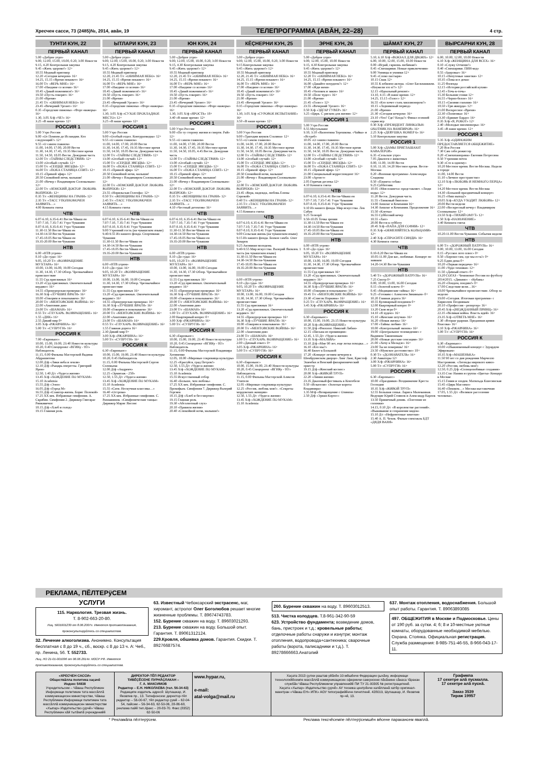Хресчен сасси, 73 (2485)№, 2014, авăн, 19 ТЕЛЕПРОГРАММА (АВĂН, 22–28) 4 стр.
ТУНТИ КУН, 22
ПЕРВЫЙ КАНАЛ
5.00 «Доброе утро»
9.00, 12.00, 15.00, 18.00, 0.20, 3.00 Новости
9.15, 4.20 Контрольная закупка
9.45 «Жить здорово!» 12+
10.55 Модный приговор
12.20 «Сегодня вечером» 16+
14.25, 15.15 «Время покажет» 16+
16.00 Т/с «ВЕРЬ МНЕ» 16+
17.00 «Наедине со всеми» 16+
18.45 «Давай поженимся!» 16+
19.50 «Пусть говорят» 16+
21.00 «Время»
21.45 Т/с «ОБНИМАЯ НЕБО» 16+
23.45 «Вечерний Ургант» 16+
0.35 «Городские пижоны» «Форс-мажоры» 16+
1.30, 3.05 Х/ф «ЧЕ!» 16+
3.25 «В наше время» 12+
РОССИЯ 1
5.00 Утро России
9.00 «От Помпеи до Исландии. Кто следующий?» 12+
9.55 «О самом главном»
11.00, 14.00, 17.00, 20.00 Вести
11.30, 14.30, 17.45, 19.35 Местное время
11.50, 14.50, 18.05 Вести. Дежурная часть
12.00 Т/с «ТАЙНЫ СЛЕДСТВИЯ» 12+
13.00 «Особый случай» 12+
15.00 Т/с «СЕРДЦЕ ЗВЕЗДЫ» 12+
16.00 Т/с «ПОКА СТАНИЦА СПИТ» 12+
18.15 «Прямой эфир» 12+
20.50 Спокойной ночи, малыши!
21.00 «Вечер с Владимиром Соловьевым» 12+
22.00 Т/с «ЗЕМСКИЙ ДОКТОР. ЛЮБОВЬ ВОПРЕКИ» 12+
0.35 Т/с «ЖЕНЩИНЫ НА ГРАНИ» 12+
2.35 Т/с «ТАСС УПОЛНОМОЧЕН ЗАЯВИТЬ…»
4.00 Комната смеха
ЧТВ
6.07-6.10, 6.35-6.41 Вести-Чăваш ен
7.07-7.10, 7.35-7.41 Утро Чувашии
8.07-8.10, 8.35-8.41 Утро Чувашии
11.30-11.50 Вести-Чăваш ен
14.30-14.50 Вести-Чувашия
17.45-18.05 Вести-Чăваш ен
19.35-20.00 Вести-Чувашия
НТВ
6.00 «НТВ утром»
8.10 «До суда» 16+
9.05, 10.20 Т/с «ВОЗВРАЩЕНИЕ МУХТАРА» 16+
10.00, 13.00, 16.00, 19.00 Сегодня
11.30, 14.30, 17.30 Обзор. Чрезвычайное происшествие
11.55 Суд присяжных 16+
13.20 «Суд присяжных. Окончательный вердикт» 16+
14.55 «Прокурорская проверка» 16+
16.30 Х/ф «ЛУЧШИЕ ВРАГИ» 16+
18.00 «Говорим и показываем» 16+
20.00 Т/с «МЕНТОВСКИЕ ВОЙНЫ» 16+
22.00 «Анатомия дня»
23.00 Т/с «ШАМАН» 16+
0.55 Т/с «ГЛУХАРЬ. ВОЗВРАЩЕНИЕ» 16+
1.55 «ДНК» 16+
2.55 Дикий мир 0+
3.05 Х/ф «РЖАВЧИНА» 16+
5.00 Т/с «СУПРУГИ» 16+
РОССИЯ К
7.00 «Евроньюс»
10.00, 15.00, 19.00, 23.40 Новости культуры
10.20, 0.40 Спецпроект «ВГИКу - 95!» Наблюдатель
11.15, 0.00 Фильмы Мастерской Вадима Абдрашитова
12.00 Д/ф «Лики неба и земли»
12.10 Д/ф «Рыцарь оперетты. Григорий Ярон»
12.50, 1.40 Д/с «Чудеса жизни»
13.45 Х/ф «ХОЖДЕНИЕ ПО МУКАМ»
15.10 Academia
15.55 Д/ф «Эзоп»
16.05 Д/ф «Город М»
16.55 Д/ф «Соавтор-жизнь. Борис Полевой»
17.25 XX век. Избранные симфонии. А. Скрябин. Симфония 2. Дирижер Гинтарас Ринкявичюс
18.15 Д/ф «Хлеб и голод»
19.15 Главная роль
ЫТЛАРИ КУН, 23
ПЕРВЫЙ КАНАЛ
5.00 «Доброе утро»
9.00, 12.00, 15.00, 18.00, 0.20, 3.00 Новости
9.15, 4.20 Контрольная закупка
9.45 «Жить здорово!» 12+
10.55 Модный приговор
12.20, 21.45 Т/с «ОБНИМАЯ НЕБО» 16+
14.25, 15.15 «Время покажет» 16+
16.00 Т/с «ВЕРЬ МНЕ» 16+
17.00 «Наедине со всеми» 16+
18.45 «Давай поженимся!» 16+
19.50 «Пусть говорят» 16+
21.00 «Время»
23.45 «Вечерний Ургант» 16+
0.35 «Городские пижоны» «Форс-мажоры» 16+
1.30, 3.05 Х/ф «СУХОЕ ПРОХЛАДНОЕ МЕСТО» 12+
3.25 «В наше время» 12+
РОССИЯ 1
5.00 Утро России
9.00 «Особый отдел. Контрразведка» 12+
9.55 «О самом главном»
11.00, 14.00, 17.00, 20.00 Вести
11.30, 14.30, 17.45, 19.35 Местное время
11.50, 14.50, 18.05 Вести. Дежурная часть
12.00 Т/с «ТАЙНЫ СЛЕДСТВИЯ» 12+
13.00 «Особый случай» 12+
15.00 Т/с «СЕРДЦЕ ЗВЕЗДЫ» 12+
16.00 Т/с «ПОКА СТАНИЦА СПИТ» 12+
18.15 «Прямой эфир» 12+
20.50 Спокойной ночи, малыши!
21.00 «Вечер с Владимиром Соловьевым» 12+
22.00 Т/с «ЗЕМСКИЙ ДОКТОР. ЛЮБОВЬ ВОПРЕКИ» 12+
23.55 «Норильская Голгофа» 12+
0.50 Т/с «ЖЕНЩИНЫ НА ГРАНИ» 12+
2.45 Т/с «ТАСС УПОЛНОМОЧЕН ЗАЯВИТЬ…»
4.15 Комната смеха
ЧТВ
6.07-6.10, 6.35-6.41 Вести-Чăваш ен
7.07-7.10, 7.35-7.41 Утро Чувашии
8.07-8.10, 8.35-8.41 Утро Чувашии
9.00 Утренний гость (на чувашском языке)
9.40-9.55 Из нашего фонда. Спортивная Чувашия
11.30-11.50 Вести-Чăваш ен
14.30-14.50 Вести-Чувашия
17.45-18.05 Вести-Чăваш ен
19.35-20.00 Вести-Чувашия
НТВ
6.00 «НТВ утром»
8.10 «До суда» 16+
9.05, 10.20 Т/с «ВОЗВРАЩЕНИЕ МУХТАРА» 16+
10.00, 13.00, 16.00, 19.00 Сегодня
11.30, 14.30, 17.30 Обзор. Чрезвычайное происшествие
11.55 Суд присяжных 16+
13.20 «Суд присяжных. Окончательный вердикт» 16+
14.55 «Прокурорская проверка» 16+
16.30 Х/ф «ЛУЧШИЕ ВРАГИ» 16+
18.00 «Говорим и показываем» 16+
20.00 Т/с «МЕНТОВСКИЕ ВОЙНЫ» 16+
22.00 «Анатомия дня»
23.00 Т/с «ШАМАН» 16+
0.55 Т/с «ГЛУХАРЬ. ВОЗВРАЩЕНИЕ» 16+
1.55 Главная дорога 16+
2.30 Дикий мир 0+
3.00 Х/ф «РЖАВЧИНА» 16+
5.00 Т/с «СУПРУГИ» 16+
РОССИЯ К
6.30 «Евроньюс»
10.00, 15.00, 19.00, 23.40 Новости культуры
10.20, 0.45 Наблюдатель
11.15, 0.00 Фильмы Мастерской Сергея Соловьева
12.00 Д/ф «Андреич»
12.25 «Эрмитаж - 250»
12.50, 1.55 Д/с «Чудеса жизни»
13.45 Х/ф «ХОЖДЕНИЕ ПО МУКАМ»
15.10 Academia
15.55 «Сати. Нескучная классика…»
16.40 «Острова»
17.25 XX век. Избранные симфонии. С. Рахманинов. «Симфонические танцы» Дирижер Марис Янсонс
ЮН КУН, 24
ПЕРВЫЙ КАНАЛ
5.00 «Доброе утро»
9.00, 12.00, 15.00, 18.00, 0.20, 3.00 Новости
9.15, 4.30 Контрольная закупка
9.45 «Жить здорово!» 12+
10.55 Модный приговор
12.20, 21.45 Т/с «ОБНИМАЯ НЕБО» 16+
14.25, 15.15 «Время покажет» 16+
16.00 Т/с «ВЕРЬ МНЕ» 16+
17.00 «Наедине со всеми» 16+
18.45 «Давай поженимся!» 16+
19.50 «Пусть говорят» 16+
21.00 «Время»
23.45 «Вечерний Ургант» 16+
0.35 «Городские пижоны» «Форс-мажоры» 16+
1.30, 3.05 Х/ф «ЯРОСТЬ» 18+
3.40 «В наше время» 12+
РОССИЯ 1
5.00 Утро России
9.00 «По ту сторону жизни и смерти. Рай» 12+
9.55 «О самом главном»
11.00, 14.00, 17.00, 20.00 Вести
11.30, 14.30, 17.45, 19.35 Местное время
11.50, 14.50, 18.05, 4.45 Вести. Дежурная часть
12.00 Т/с «ТАЙНЫ СЛЕДСТВИЯ» 12+
13.00 «Особый случай» 12+
15.00 Т/с «СЕРДЦЕ ЗВЕЗДЫ» 12+
16.00 Т/с «ПОКА СТАНИЦА СПИТ» 12+
18.15 «Прямой эфир» 12+
20.50 Спокойной ночи, малыши!
21.00 «Вечер с Владимиром Соловьевым» 12+
22.00 Т/с «ЗЕМСКИЙ ДОКТОР. ЛЮБОВЬ ВОПРЕКИ» 12+
0.35 Т/с «ЖЕНЩИНЫ НА ГРАНИ» 12+
2.35 Т/с «ТАСС УПОЛНОМОЧЕН ЗАЯВИТЬ…»
4.10 «Честный детектив» 16+
ЧТВ
6.07-6.10, 6.35-6.41 Вести-Чăваш ен
7.07-7.10, 7.35-7.41 Утро Чувашии
8.07-8.10, 8.35-8.41 Утро Чувашии
11.30-11.50 Вести-Чăваш ен
14.30-14.50 Вести-Чувашия
17.45-18.05 Вести-Чăваш ен
19.35-20.00 Вести-Чувашия
НТВ
6.00 «НТВ утром»
8.10 «До суда» 16+
9.05, 10.20 Т/с «ВОЗВРАЩЕНИЕ МУХТАРА» 16+
10.00, 13.00, 16.00, 19.00 Сегодня
11.30, 14.30, 17.30 Обзор. Чрезвычайное происшествие
11.55 Суд присяжных 16+
13.20 «Суд присяжных. Окончательный вердикт» 16+
14.55 «Прокурорская проверка» 16+
16.30 Х/ф «ЛУЧШИЕ ВРАГИ» 16+
18.00 «Говорим и показываем» 16+
20.00 Т/с «МЕНТОВСКИЕ ВОЙНЫ» 16+
22.00 «Анатомия дня»
23.00 Т/с «ШАМАН» 16+
1.00 Т/с «ГЛУХАРЬ. ВОЗВРАЩЕНИЕ» 16+
2.00 Квартирный вопрос 0+
3.00 Х/ф «РЖАВЧИНА» 16+
5.00 Т/с «СУПРУГИ» 16+
РОССИЯ К
6.30 «Евроньюс»
10.00, 15.00, 19.00, 23.40 Новости культуры
10.20, 0.45 Спецпроект «ВГИКу - 95!» Наблюдатель
11.15, 0.00 Фильмы Мастерской Владимира Хотиненко
12.05, 18.00 «Мировые сокровища культуры»
12.25 «Красуйся, град Петров!»
12.50, 1.55 Д/с «Чудеса жизни»
13.45 Х/ф «ХОЖДЕНИЕ ПО МУКАМ»
15.10 Academia
15.55 Искусственный отбор
16.40 «Больше, чем любовь»
17.25 XX век. Избранные симфонии. С. Прокофьев. Симфония 7. Дирижер Валерий Гергиев
18.15 Д/ф «Хлеб и бессмертие»
19.15 Главная роль
19.30 «Абсолютный слух»
20.10 «Правила жизни»
20.40 «Спокойной ночи, малыши!»
КĔÇНЕРНИ КУН, 25
ПЕРВЫЙ КАНАЛ
5.00 «Доброе утро»
9.00, 12.00, 15.00, 18.00, 0.20, 3.00 Новости
9.15 Контрольная закупка
9.45 «Жить здорово!» 12+
10.55 Модный приговор
12.20, 21.45 Т/с «ОБНИМАЯ НЕБО» 16+
14.25, 15.15 «Время покажет» 16+
16.00 Т/с «ВЕРЬ МНЕ» 16+
17.00 «Наедине со всеми» 16+
18.45 «Давай поженимся!» 16+
19.50 «Пусть говорят» 16+
21.00 «Время»
23.45 «Вечерний Ургант» 16+
0.35 «Городские пижоны» «Форс-мажоры» 16+
1.30, 3.05 Х/ф «СУРОВОЕ ИСПЫТАНИЕ» 16+
3.50 «В наше время» 12+
РОССИЯ 1
5.00 Утро России
9.00 «Трагедии внуков Сталина» 12+
9.55 «О самом главном»
11.00, 14.00, 17.00, 20.00 Вести
11.30, 14.30, 17.45, 19.35 Местное время
11.50, 14.50, 18.05 Вести. Дежурная часть
12.00 Т/с «ТАЙНЫ СЛЕДСТВИЯ» 12+
13.00 «Особый случай» 12+
15.00 Т/с «СЕРДЦЕ ЗВЕЗДЫ» 12+
16.00 Т/с «ПОКА СТАНИЦА СПИТ» 12+
18.15 «Прямой эфир» 12+
20.50 Спокойной ночи, малыши!
21.00 «Вечер с Владимиром Соловьевым» 12+
22.00 Т/с «ЗЕМСКИЙ ДОКТОР. ЛЮБОВЬ ВОПРЕКИ» 12+
23.45 «Вера, надежда, любовь Елены Серовой»
0.40 Т/с «ЖЕНЩИНЫ НА ГРАНИ» 12+
2.35 Т/с «ТАСС УПОЛНОМОЧЕН ЗАЯВИТЬ…»
4.15 Комната смеха
ЧТВ
6.07-6.10, 6.35-6.41 Вести-Чăваш ен
7.07-7.10, 7.35-7.41 Утро Чувашии
8.07-8.10, 8.35-8.41 Утро Чувашии
9.00 Сельская жизнь (на чувашском языке)
9.15 Из нашего фонда. Боевое самбо. Олег Захаров
9.25 Активная молодежь
9.40-9.55 Мир искусства. Валерий Яковлев. 1 часть (на чувашском языке)
11.30-11.50 Вести-Чăваш ен
14.30-14.50 Вести-Чувашия
17.45-18.05 Вести-Чăваш ен
19.35-20.00 Вести-Чувашия
НТВ
6.00 «НТВ утром»
8.10 «До суда» 16+
9.05, 10.20 Т/с «ВОЗВРАЩЕНИЕ МУХТАРА» 16+
10.00, 13.00, 16.00, 19.00 Сегодня
11.30, 14.30, 17.30 Обзор. Чрезвычайное происшествие
11.55 Суд присяжных 16+
13.20 «Суд присяжных. Окончательный вердикт» 16+
14.55 «Прокурорская проверка» 16+
16.30 Х/ф «ЛУЧШИЕ ВРАГИ» 16+
18.00 «Говорим и показываем» 16+
20.00 Т/с «МЕНТОВСКИЕ ВОЙНЫ» 16+
22.00 «Анатомия дня»
23.00 Т/с «ШАМАН» 16+
1.00 Т/с «ГЛУХАРЬ. ВОЗВРАЩЕНИЕ» 16+
2.00 «Дачный ответ» 0+
3.05 Х/ф «РЖАВЧИНА» 16+
5.00 Т/с «СУПРУГИ» 16+
РОССИЯ К
6.30 «Евроньюс»
10.00, 15.00, 19.00, 23.40 Новости культуры
10.20, 0.45 Спецпроект «ВГИКу - 95!» Наблюдатель
11.15, 0.00 Фильмы Мастерской Алексея Учителя
12.05 «Мировые сокровища культуры»
12.25 «Россия, любовь моя!». «Секреты мордовских женщин»
12.50, 1.55 Д/с «Чудеса жизни»
13.45 Х/ф «ХОЖДЕНИЕ ПО МУКАМ»
15.10 Academia
ЭРНЕ КУН, 26
ПЕРВЫЙ КАНАЛ
5.00 «Доброе утро»
9.00, 12.00, 15.00, 18.00 Новости
9.15, 4.30 Контрольная закупка
9.45 «Жить здорово!» 12+
10.55 Модный приговор
12.20 Т/с «ОБНИМАЯ НЕБО» 16+
14.25, 15.15 «Время покажет» 16+
16.00 «Давайте похудеем?» 12+
17.00 «Жди меня»
18.45 «Человек и закон» 16+
19.50 «Поле чудес» 16+
21.00 «Время»
21.45 «Голос» 12+
23.55 «Вечерний Ургант» 16+
0.50 Х/ф «ЭДГАР ГУВЕР» 16+
3.25 «Цирк. С риском для жизни» 12+
РОССИЯ 1
5.00 Утро России
8.55 Мусульмане
9.10, 3.10 «Валентина Терешкова. «Чайка» и «Ястреб»
10.05 «О самом главном»
11.00, 14.00, 17.00, 20.00 Вести
11.30, 14.30, 17.45, 19.35 Местное время
11.50, 14.50, 18.05 Вести. Дежурная часть
12.00 Т/с «ТАЙНЫ СЛЕДСТВИЯ» 12+
13.00 «Особый случай» 12+
15.00 Т/с «СЕРДЦЕ ЗВЕЗДЫ» 12+
16.00 Т/с «ПОКА СТАНИЦА СПИТ» 12+
18.15 «Прямой эфир» 12+
21.00 Специальный корреспондент 16+
23.00 «Артист»
2.05 Горячая десятка 12+
4.10 Комната смеха
ЧТВ
6.07-6.10, 6.35-6.41 Вести-Чăваш ен
7.07-7.10, 7.35-7.41 Утро Чувашии
8.07-8.10, 8.35-8.41 Утро Чувашии
9.10 Из нашего фонда. Мир искусства. Лев Сабун
9.25 Телеорă
9.50-10.05 Точка зрения
11.30-11.50 Вести-Чăваш ен
14.30-14.50 Вести-Чувашия
17.45-18.05 Вести-Чăваш ен
19.35-20.00 Вести-Чувашия
НТВ
6.00 «НТВ утром»
8.10 «До суда» 16+
9.05, 10.20 Т/с «ВОЗВРАЩЕНИЕ МУХТАРА» 16+
10.00, 13.00, 16.00, 19.00 Сегодня
11.30, 14.30, 17.30 Обзор. Чрезвычайное происшествие
11.55 Суд присяжных 16+
13.20 «Суд присяжных. Окончательный вердикт» 16+
14.55 «Прокурорская проверка» 16+
16.30 Х/ф «ЛУЧШИЕ ВРАГИ» 16+
18.00 «Говорим и показываем» 16+
19.45 Т/с «МЕНТОВСКИЕ ВОЙНЫ» 16+
23.30 «Список Норкина» 16+
0.25 Т/с «ГЛУХАРЬ. ВОЗВРАЩЕНИЕ» 16+
3.45 Х/ф «РЖАВЧИНА» 16+
РОССИЯ К
6.30 «Евроньюс»
10.00, 15.00, 19.00, 23.15 Новости культуры
10.20 Х/ф «ВОЗВРАЩЕНИЕ»
11.50 Д/ф «Филолог. Николай Либан»
12.15 «Письма из провинции»
12.45, 1.55 Д/с «Чудеса жизни»
13.35 Х/ф «МАЛЬВА»
15.10 Д/ф «Мне 90 лет, еще легка походка…»
16.10 «Кто мы?»
16.40 Билет в Большой
17.20 «Концерт летним вечером в Шенбруннском дворце» Ланг Ланг, Кристоф Эшенбах и Венский филармонический оркестр
19.15 Д/ф «Женский космос»
20.00 Х/ф «ЖИВОЙ ТРУП»
22.20 «Линия жизни»
23.35 Джазовый фестиваль в Коктебеле
0.50 «Искатели» «Золотые ворота Владимира»
1.35 М/ф «Возвращение с Олимпа»
2.50 Д/ф «Эрнан Кортес»
ШĂМАТ КУН, 27
ПЕРВЫЙ КАНАЛ
5.10, 6.10 Х/ф «ВОКЗАЛ ДЛЯ ДВОИХ» 12+
6.00, 10.00, 12.00, 15.00, 18.00 Новости
8.00 «Играй, гармонь любимая!»
8.45 «Смешарики. Новые приключения»
9.00 Умницы и умники 12+
9.45 «Слово пастыря»
10.15 Смак 12+
10.55 К юбилею актера. «Олег Басилашвили. «Неужели это я?!» 12+
12.15 «Идеальный ремонт»
13.10, 4.15 «В наше время» 12+
14.25, 15.15 «Голос» 12+
16.55 «Кто хочет стать миллионером?»
18.15 «Ледниковый период»
21.00 «Время»
21.30 «Сегодня вечером» 16+
23.10 «Что? Где? Когда?» Финал осенней серии игр
0.30 Х/ф «ПРЕЗИДЕНТ ЛИНКОЛЬН: ОХОТНИК НА ВАМПИРОВ» 16+
2.25 Х/ф «ДЕВУШКА НОМЕР 6» 16+
5.10 Контрольная закупка
РОССИЯ 1
5.00 Х/ф «ДАМЫ ПРИГЛАШАЮТ КАВАЛЕРОВ»
6.35 «Сельское утро»
7.05 Диалоги о животных
8.00, 11.00, 14.00 Вести
8.10, 11.10, 14.20 Местное время. Вести-Москва
8.20 «Военная программа» Александра Сладкова
8.50 «Планета собак»
9.25 Субботник
10.05 «Моя планета» представляет. «Люди воды» 12+
11.20 Вести. Дежурная часть
11.55 «Танковый биатлон»
13.00 Аншлаг и Компания 16+
14.30 Аншлаг и Компания. Продолжение 16+
15.50 «Клетка»
16.55 Субботний вечер
18.55 «Хит»
20.00 Вести в субботу
20.45 Х/ф «ПАПА ДЛЯ СОФИИ» 12+
0.35 Х/ф «ОБМЕНЯЙТЕСЬ КОЛЬЦАМИ» 12+
2.40 Х/ф «СПРОСИТЕ СИНДИ» 16+
4.30 Комната смеха
ЧТВ
8.10-8.20 Вести-Чăваш ен
10.05-11.00 Для вас, любимые. Концерт по заявкам
14.20-14.30 Вести-Чувашия
НТВ
5.40 Т/с «ДОРОЖНЫЙ ПАТРУЛЬ» 16+
7.25 Смотр 0+
8.00, 10.00, 13.00, 16.00 Сегодня
8.15 «Золотой ключ» 0+
8.45 «Медицинские тайны» 16+
9.25 «Готовим с Алексеем Зиминым» 0+
10.20 Главная дорога 16+
10.55 Кулинарный поединок 0+
12.00 Квартирный вопрос 0+
13.20 Своя игра 0+
14.10 «Я худею» 16+
15.10 «Женские штучки» 16+
16.20 «Новая жизнь» 16+
17.00 «Тайны любви» 16+
18.00 «Контрольный звонок» 16+
19.00 «Центральное телевидение» с Вадимом Такменевым
20.00 «Новые русские сенсации» 16+
21.00 «Хочу к Меладзе» 16+
23.00 Ты не поверишь! 16+
23.50 «Мужское достоинство» 18+
0.30 Т/с «ДОЗНАВАТЕЛЬ» 16+
2.30 Авиаторы 12+
3.00 Х/ф «РЖАВЧИНА» 16+
5.00 Т/с «СУПРУГИ» 16+
РОССИЯ К
6.30 «Евроньюс»
10.00 «Праздники» Воздвижение Креста Господня
10.35 Х/ф «ЖИВОЙ ТРУП»
12.55 Большая семья. Лариса Малеванная. Ведущие Юрий Стоянов и Александр Карлов
13.50 Пряничный домик. «Плетение из соломки»
14.15, 0.10 Д/с «В королевстве растений». «Выживание и сохранение видов»
15.10 Д/с «Нефронтовые заметки»
15.40 А. П. Чехов. Фильм-спектакль БДТ «ДЯДЯ ВАНЯ»
ВЫРСАРНИ КУН, 28
ПЕРВЫЙ КАНАЛ
6.00, 10.00, 12.00, 18.00 Новости
6.10 Х/ф «ЖЕНЩИНА ДЛЯ ВСЕХ» 16+
8.10 «Служу Отчизне!»
8.40 «Смешарики. ПИН-код»
8.55 «Здоровье» 16+
10.15 «Непутевые заметки» 12+
10.35 «Пока все дома»
11.25 Фазенда
12.15 «История российской кухни»
12.45 «Точь-в-точь»
15.30 Большие гонки 12+
16.55 «Черно-белое» 16+
18.15 «Своими глазами» 16+
18.50 «Три аккорда» 12+
21.00 Воскресное «Время»
22.30 «Политика» 16+
23.30 «Брижит Бардо» 16+
0.35 Х/ф «Я, РОБОТ» 12+
2.40 «Молодые миллионеры» 16+
3.45 «В наше время» 12+
РОССИЯ 1
5.35 Х/ф «ОДИНОКИМ ПРЕДОСТАВЛЯЕТСЯ ОБЩЕЖИТИЕ»
7.20 Вся Россия
7.30 Сам себе режиссер
8.20 «Смехопанорама» Евгения Петросяна
8.50 Утренняя почта
9.30 «Сто к одному»
10.20 Местное время. Вести-Москва. Неделя в городе
11.00, 14.00 Вести
11.10 «Личное пространство»
12.10 Х/ф «ЛЮБОВЬ И НЕМНОГО ПЕРЦА» 12+
14.20 Местное время. Вести-Москва
14.30 «Большой праздничный концерт»
16.25 «Наш выход!»
18.05 Х/ф «КУДА УХОДИТ ЛЮБОВЬ» 12+
20.00 Вести недели
22.00 «Воскресный вечер с Владимиром Соловьевым» 12+
23.50 Х/ф «ТИХИЙ ОМУТ» 12+
1.50 Х/ф «НАЗНАЧЕНИЕ»
3.40 Комната смеха
ЧТВ
10.20-11.00 Вести-Чувашия. События недели
НТВ
6.00 Т/с «ДОРОЖНЫЙ ПАТРУЛЬ» 16+
8.00, 10.00, 13.00, 16.00 Сегодня
8.15 «Русское лото плюс» 0+
8.50 «Хорошо там, где мы есть!» 0+
9.25 Едим дома 0+
10.20 «Первая передача» 16+
11.00 «Чудо техники» 12+
11.50 «Дачный ответ» 0+
13.20 СОГАЗ - Чемпионат России по футболу 2014/2015. «Динамо» - «Кубань»
16.20 «Поедем, поедим!» 0+
17.00 Следствие вели…16+
18.00 Чрезвычайное происшествие. Обзор за неделю
19.00 «Сегодня. Итоговая программа» с Кириллом Позднявым
20.10 «Профессия - репортер» 16+
20.45 Х/ф «(НЕ)ЖДАННЫЙ ПРИНЦ» 16+
22.35 «Великая война. Власть идей» 16+
23.35 Х/ф «ОТВЕТЬ МНЕ» 16+
1.30 «Вторая ударная. Преданная армия Власова» 16+
3.10 Х/ф «РЖАВЧИНА» 16+
5.00 Т/с «СУПРУГИ» 16+
РОССИЯ К
6.30 «Евроньюс»
10.00 «Обыкновенный концерт с Эдуардом Эфировым»
10.35 Х/ф «МАШЕНЬКА»
11.50 90 лет со дня рождения Марчелло Мастроянни. «Легенды мирового кино»
12.20 «Россия, любовь моя!»
12.50, 0.25 Д/ф «Солнцелюбивые создания»
13.35 Стас Намин и группа «Цветы» Концерт в Москве
15.15 Гении и злодеи. Матильда Кшесинская
15.45 «Цирк Массимо»
16.40 «Пешком…» Москва выставочная
17.05, 1.55 Д/с «Великое расселение человека».
РЕКЛАМА, ПĔЛТЕРÿСЕМ
УСЛУГИ
115. Наркология. Трезвая жизнь.
Т. 8-902-663-20-80.
Лиц. 5001001230 от 8.06.2007г. Имеются противопоказания, проконсультируйтесь со специалистом.
32. Лечение алкоголизма. Анонимно. Консультация бесплатная с 8 до 19 ч., сб., воскр. с 8 до 13 ч. А: Чеб., пр. Ленина, 56. Т. 552733.
Лиц. ЛО 21-01-001096 от 06.06.2014г. МЗСР РФ. Имеются противопоказания, проконсультируйтесь со специалистом.
63. Известный Чебоксарский экстрасенс, маг, хиромант, астролог Олег Боголюбов решает многие жизненные проблемы. Т. 89674743783.
152. Бурение скважин на воду. Т. 89603021293.
213. Бурение скважин на воду. Большой опыт. Гарантия. Т. 89061312124.
229.Кровля, обшивка домов. Гарантия. Скидки. Т. 89276687574.
260. Бурение скважин на воду. Т. 89603012513.
513. Чистка колодцев. Т.8-961-342-90-59
623. Устройство фундамента; возведение домов, бань, пристроек и т.д.; кровельные работы; отделочные работы снаружи и изнутри; монтаж отопления, водопровода+сантехника; сварочные работы (ворота, палисадники и т.д.). Т. 89278666663.Анатолий
637. Монтаж отопления, водоснабжения. Большой опыт работы. Гарантия. Т. 89063893085
497. ОБЩЕЖИТИЯ в Москве и Подмосковье. Цены от 190 руб. за сутки. 4; 6; 8 и 10-местные уютные комнаты, оборудованные необходимой мебелью. Охрана. Стоянка. Официальная регистрация. Служба размещения: 8-985-751-46-55, 8-966-043-17-11.
«ХРЕСЧЕН САССИ»
Обществăлла политика хаçачĕ
Индекс 54838
Учредительсем – Чăваш Республикин Информаци политикин тата массăллă коммуникацисен министерстви, Чăваш Республикин Информаци политикин тата массăллă коммуникацисен министерстви
«Хыпар» Издательство çурчĕ» Чăваш Республикин хăй тытăмлă учрежденийĕ
ДИРЕКТОР-ТĔП РЕДАКТОР
ТИВĔÇĔСЕНЕ ПУРНĂÇЛАКАН –
Г. А. МАКСИМОВ
Редактор – Е.Н. НИКОЛАЕВА (тел. 56-34-63)
Редакципе издатель адресĕ: Шупашкар, И. Яковлев пр., 13. Телефонсем: директор-тĕп редактор – 56-00-67, тĕп редактор çумĕ – 62-04-54, пайсем – 56-34-63, 62-50-06, 28-86-68, реклама пайĕ тел./факс – 28-83-70. Факс (8352) 62-50-06
www.hypar.ru,
e-mail:
atal-volga@mail.ru
Хаçата 2013 çулхи раштав уйăхĕн 10-мĕшĕнче Федерацин çыхăну, информаци технологийĕсемпе массăллă коммуникацисен сферинчи саккунсене пăхăнине сăнаса тăракан службăн Чăваш Республикинчи управленийĕ ПИ ТУ 21-00305 № регистрациленĕ.
Хаçата «Хыпар» Издательство çурчĕ» АУ техника центрĕнче калăпланă хатĕр оригинал-макетран «Чăваш ЕН» ИПК» АОУ типографийĕнче пичетленĕ. 428019, Шупашкар, И. Яковлев пр-чĕ, 13.
Графикпа
17 сехетре алă пусмалла.
17 сехетре алă пуснă.
Заказ 3539
Тираж 19957
* Рекламăпа пĕлтерÿсем. Реклама тексчĕсемпе пĕлтерÿсемшĕн вĕсене паракансем яваплă.